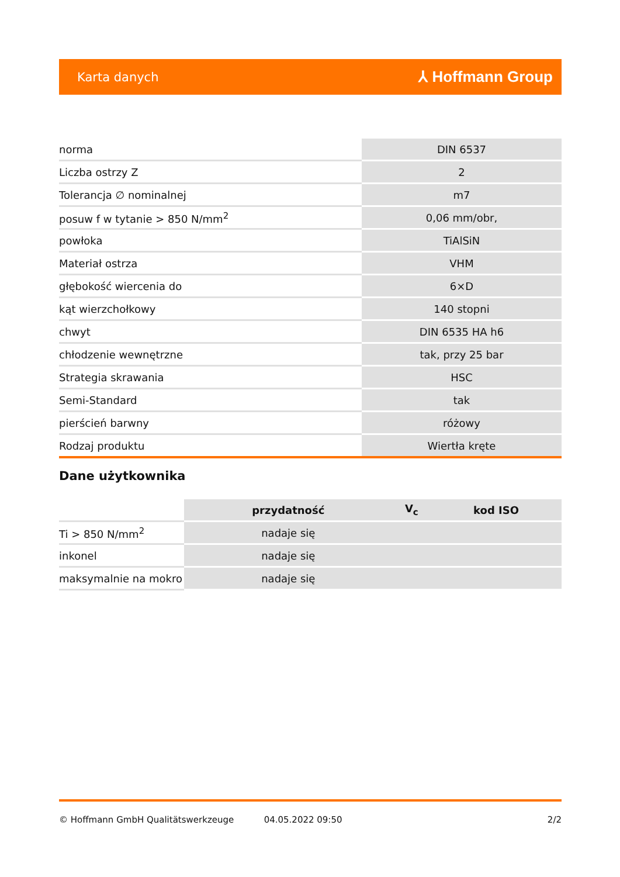Karta danych ⅄ Hoffmann Group
| norma | DIN 6537 |
| Liczba ostrzy Z | 2 |
| Tolerancja ∅ nominalnej | m7 |
| posuw f w tytanie > 850 N/mm<sup>2</sup> | 0,06 mm/obr, |
| powłoka | TiAlSiN |
| Materiał ostrza | VHM |
| głębokość wiercenia do | 6×D |
| kąt wierzchołkowy | 140 stopni |
| chwyt | DIN 6535 HA h6 |
| chłodzenie wewnętrzne | tak, przy 25 bar |
| Strategia skrawania | HSC |
| Semi-Standard | tak |
| pierścień barwny | różowy |
| Rodzaj produktu | Wiertła kręte |
Dane użytkownika
| | przydatność | V<sub>c</sub> | kod ISO |
| --- | --- | --- | --- |
| Ti > 850 N/mm<sup>2</sup> | nadaje się | | |
| inkonel | nadaje się | | |
| maksymalnie na mokro | nadaje się | | |
© Hoffmann GmbH Qualitätswerkzeuge 04.05.2022 09:50 2/2